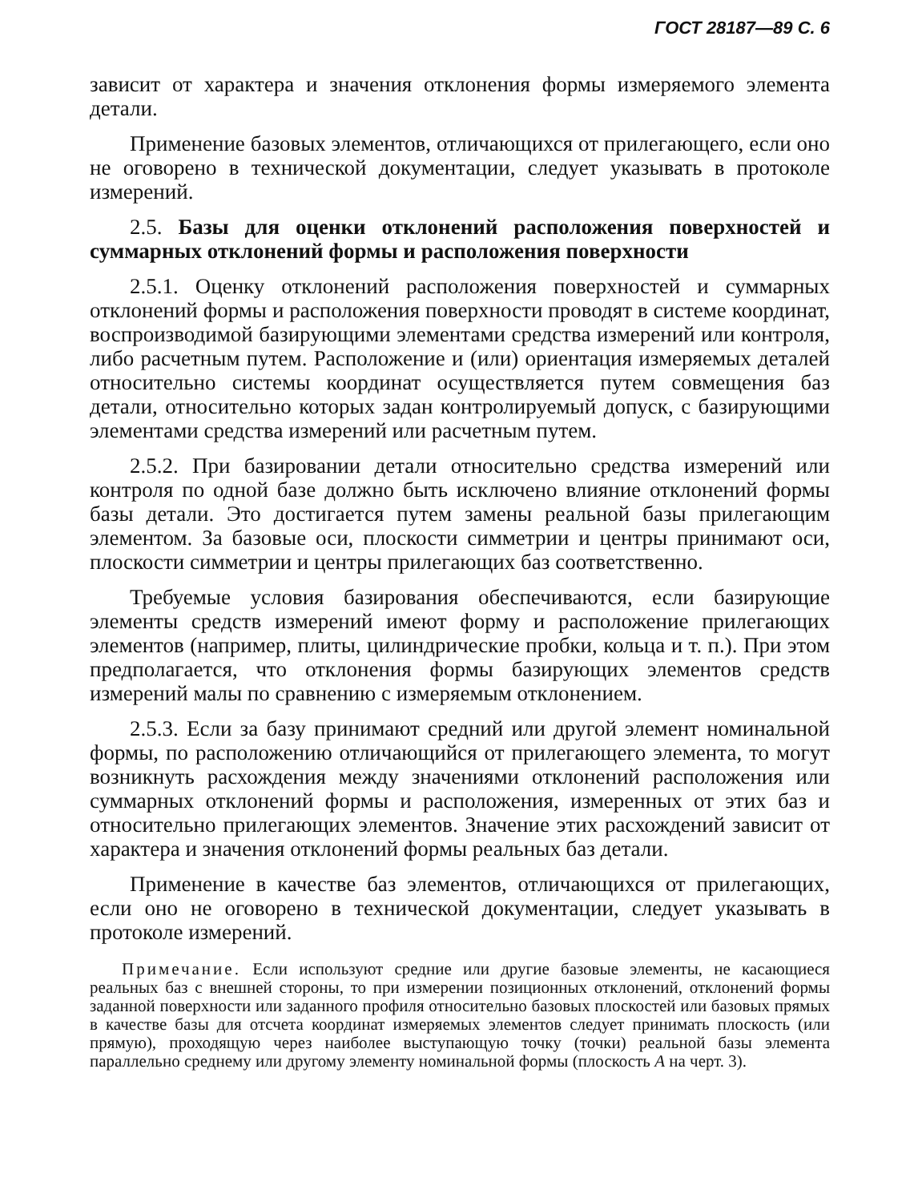ГОСТ 28187—89 С. 6
зависит от характера и значения отклонения формы измеряемого элемента детали.
Применение базовых элементов, отличающихся от прилегающего, если оно не оговорено в технической документации, следует указывать в протоколе измерений.
2.5. Базы для оценки отклонений расположения поверхностей и суммарных отклонений формы и расположения поверхности
2.5.1. Оценку отклонений расположения поверхностей и суммарных отклонений формы и расположения поверхности проводят в системе координат, воспроизводимой базирующими элементами средства измерений или контроля, либо расчетным путем. Расположение и (или) ориентация измеряемых деталей относительно системы координат осуществляется путем совмещения баз детали, относительно которых задан контролируемый допуск, с базирующими элементами средства измерений или расчетным путем.
2.5.2. При базировании детали относительно средства измерений или контроля по одной базе должно быть исключено влияние отклонений формы базы детали. Это достигается путем замены реальной базы прилегающим элементом. За базовые оси, плоскости симметрии и центры принимают оси, плоскости симметрии и центры прилегающих баз соответственно.
Требуемые условия базирования обеспечиваются, если базирующие элементы средств измерений имеют форму и расположение прилегающих элементов (например, плиты, цилиндрические пробки, кольца и т. п.). При этом предполагается, что отклонения формы базирующих элементов средств измерений малы по сравнению с измеряемым отклонением.
2.5.3. Если за базу принимают средний или другой элемент номинальной формы, по расположению отличающийся от прилегающего элемента, то могут возникнуть расхождения между значениями отклонений расположения или суммарных отклонений формы и расположения, измеренных от этих баз и относительно прилегающих элементов. Значение этих расхождений зависит от характера и значения отклонений формы реальных баз детали.
Применение в качестве баз элементов, отличающихся от прилегающих, если оно не оговорено в технической документации, следует указывать в протоколе измерений.
Примечание. Если используют средние или другие базовые элементы, не касающиеся реальных баз с внешней стороны, то при измерении позиционных отклонений, отклонений формы заданной поверхности или заданного профиля относительно базовых плоскостей или базовых прямых в качестве базы для отсчета координат измеряемых элементов следует принимать плоскость (или прямую), проходящую через наиболее выступающую точку (точки) реальной базы элемента параллельно среднему или другому элементу номинальной формы (плоскость A на черт. 3).